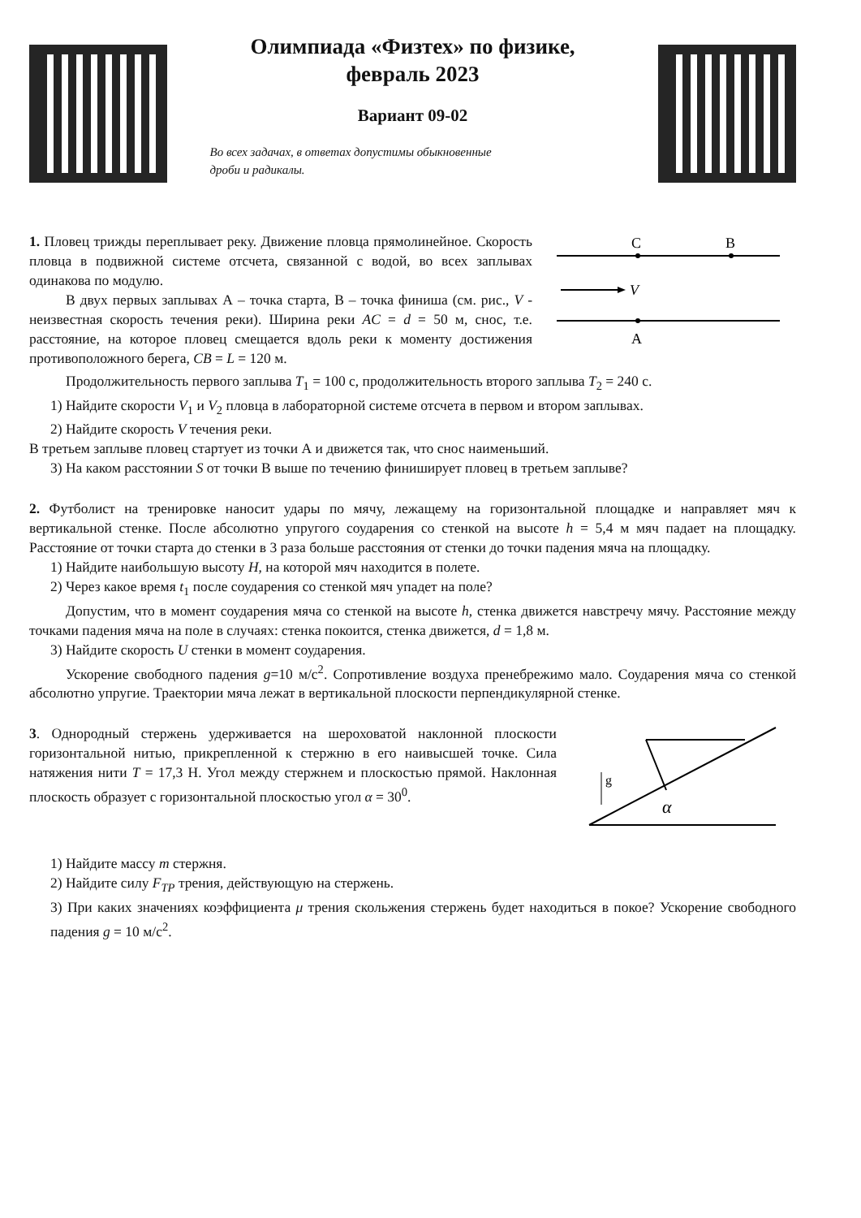Олимпиада «Физтех» по физике,
февраль 2023
Вариант 09-02
Во всех задачах, в ответах допустимы обыкновенные
дроби и радикалы.
1. Пловец трижды переплывает реку. Движение пловца прямолинейное. Скорость пловца в подвижной системе отсчета, связанной с водой, во всех заплывах одинакова по модулю.
В двух первых заплывах А – точка старта, В – точка финиша (см. рис., V - неизвестная скорость течения реки). Ширина реки AC = d = 50 м, снос, т.е. расстояние, на которое пловец смещается вдоль реки к моменту достижения противоположного берега, CB = L = 120 м.
C
B
A
V
Продолжительность первого заплыва T<sub>1</sub> = 100 с, продолжительность второго заплыва T<sub>2</sub> = 240 с.
1) Найдите скорости V<sub>1</sub> и V<sub>2</sub> пловца в лабораторной системе отсчета в первом и втором заплывах.
2) Найдите скорость V течения реки.
В третьем заплыве пловец стартует из точки А и движется так, что снос наименьший.
3) На каком расстоянии S от точки В выше по течению финиширует пловец в третьем заплыве?
2. Футболист на тренировке наносит удары по мячу, лежащему на горизонтальной площадке и направляет мяч к вертикальной стенке. После абсолютно упругого соударения со стенкой на высоте h = 5,4 м мяч падает на площадку. Расстояние от точки старта до стенки в 3 раза больше расстояния от стенки до точки падения мяча на площадку.
1) Найдите наибольшую высоту H, на которой мяч находится в полете.
2) Через какое время t<sub>1</sub> после соударения со стенкой мяч упадет на поле?
Допустим, что в момент соударения мяча со стенкой на высоте h, стенка движется навстречу мячу. Расстояние между точками падения мяча на поле в случаях: стенка покоится, стенка движется, d = 1,8 м.
3) Найдите скорость U стенки в момент соударения.
Ускорение свободного падения g=10 м/с<sup>2</sup>. Сопротивление воздуха пренебрежимо мало. Соударения мяча со стенкой абсолютно упругие. Траектории мяча лежат в вертикальной плоскости перпендикулярной стенке.
3. Однородный стержень удерживается на шероховатой наклонной плоскости горизонтальной нитью, прикрепленной к стержню в его наивысшей точке. Сила натяжения нити T = 17,3 Н. Угол между стержнем и плоскостью прямой. Наклонная плоскость образует с горизонтальной плоскостью угол α = 30<sup>0</sup>.
g
α
1) Найдите массу m стержня.
2) Найдите силу F<sub>TP</sub> трения, действующую на стержень.
3) При каких значениях коэффициента μ трения скольжения стержень будет находиться в покое? Ускорение свободного падения g = 10 м/с<sup>2</sup>.